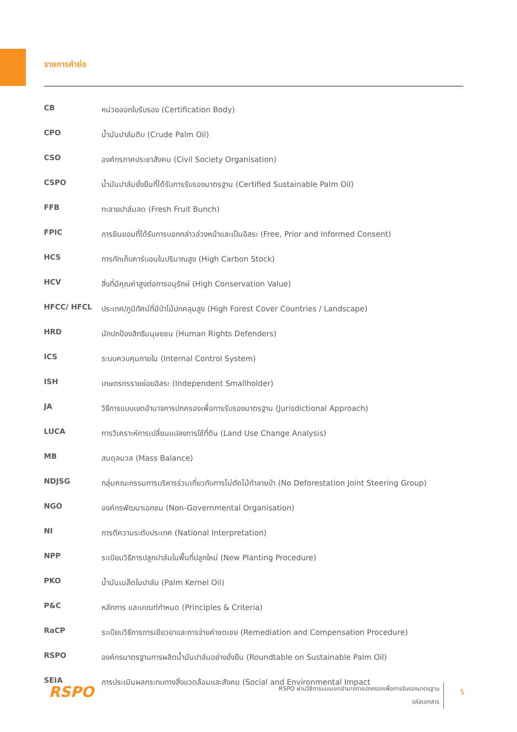รายการคำย่อ
| CB | หน่วยออกใบรับรอง (Certification Body) |
| CPO | น้ำมันปาล์มดิบ (Crude Palm Oil) |
| CSO | องค์กรภาคประชาสังคม (Civil Society Organisation) |
| CSPO | น้ำมันปาล์มยั่งยืนที่ได้รับการรับรองมาตรฐาน (Certified Sustainable Palm Oil) |
| FFB | ทะลายปาล์มสด (Fresh Fruit Bunch) |
| FPIC | การยินยอมที่ได้รับการบอกกล่าวล่วงหน้าและเป็นอิสระ (Free, Prior and Informed Consent) |
| HCS | การกักเก็บคาร์บอนในปริมาณสูง (High Carbon Stock) |
| HCV | สิ่งที่มีคุณค่าสูงต่อการอนุรักษ์ (High Conservation Value) |
| HFCC/ HFCL | ประเทศ/ภูมิทัศน์ที่มีป่าไม้ปกคลุมสูง (High Forest Cover Countries / Landscape) |
| HRD | นักปกป้องสิทธิมนุษยชน (Human Rights Defenders) |
| ICS | ระบบควบคุมภายใน (Internal Control System) |
| ISH | เกษตรกรรายย่อยอิสระ (Independent Smallholder) |
| JA | วิธีการแบบเขตอำนาจการปกครองเพื่อการรับรองมาตรฐาน (Jurisdictional Approach) |
| LUCA | การวิเคราะห์การเปลี่ยนแปลงการใช้ที่ดิน (Land Use Change Analysis) |
| MB | สมดุลมวล (Mass Balance) |
| NDJSG | กลุ่มคณะกรรมการบริหารร่วมเกี่ยวกับการไม่ตัดไม้ทำลายป่า (No Deforestation Joint Steering Group) |
| NGO | องค์กรพัฒนาเอกชน (Non-Governmental Organisation) |
| NI | การตีความระดับประเทศ (National Interpretation) |
| NPP | ระเบียบวิธีการปลูกปาล์มในพื้นที่ปลูกใหม่ (New Planting Procedure) |
| PKO | น้ำมันเมล็ดในปาล์ม (Palm Kernel Oil) |
| P&C | หลักการ และเกณฑ์กำหนด (Principles & Criteria) |
| RaCP | ระเบียบวิธีการการเยียวยาและการจ่ายค่าชดเชย (Remediation and Compensation Procedure) |
| RSPO | องค์กรมาตรฐานการผลิตน้ำมันปาล์มอย่างยั่งยืน (Roundtable on Sustainable Palm Oil) |
| SEIA | การประเมินผลกระทบทางสิ่งแวดล้อมและสังคม (Social and Environmental Impact |
RSPO
RSPO ผ่านวิธีการแบบเขตอำนาจการปกครองเพื่อการรับรองมาตรฐาน
รหัสเอกสาร
5